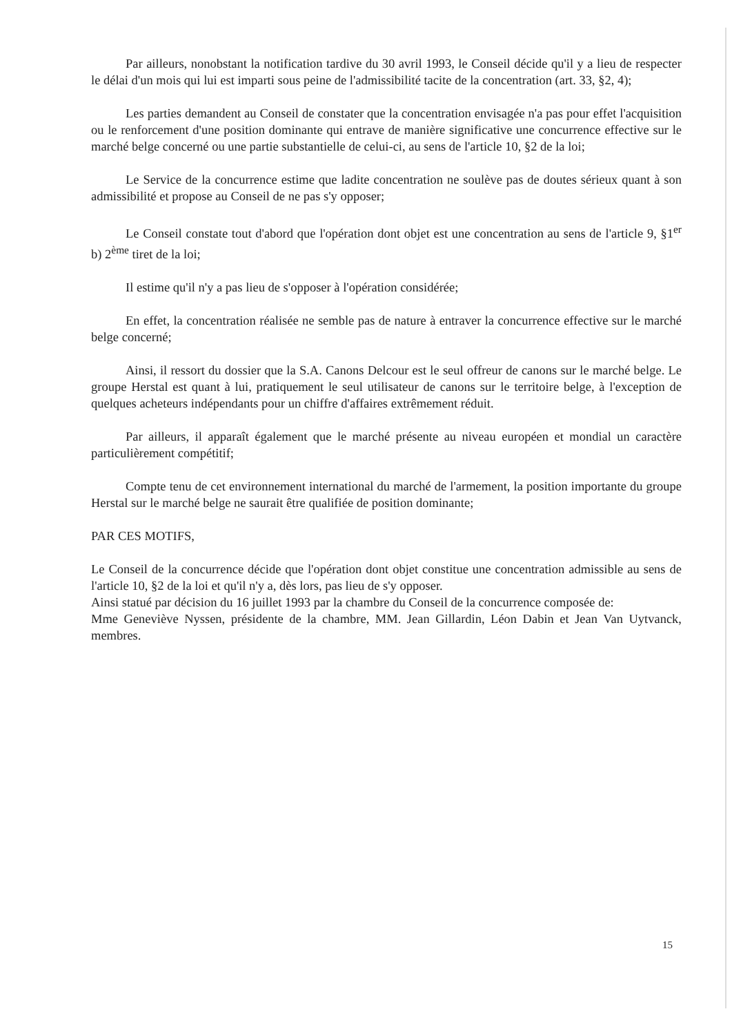Par ailleurs, nonobstant la notification tardive du 30 avril 1993, le Conseil décide qu'il y a lieu de respecter le délai d'un mois qui lui est imparti sous peine de l'admissibilité tacite de la concentration (art. 33, §2, 4);
Les parties demandent au Conseil de constater que la concentration envisagée n'a pas pour effet l'acquisition ou le renforcement d'une position dominante qui entrave de manière significative une concurrence effective sur le marché belge concerné ou une partie substantielle de celui-ci, au sens de l'article 10, §2 de la loi;
Le Service de la concurrence estime que ladite concentration ne soulève pas de doutes sérieux quant à son admissibilité et propose au Conseil de ne pas s'y opposer;
Le Conseil constate tout d'abord que l'opération dont objet est une concentration au sens de l'article 9, §1<sup>er</sup> b) 2<sup>ème</sup> tiret de la loi;
Il estime qu'il n'y a pas lieu de s'opposer à l'opération considérée;
En effet, la concentration réalisée ne semble pas de nature à entraver la concurrence effective sur le marché belge concerné;
Ainsi, il ressort du dossier que la S.A. Canons Delcour est le seul offreur de canons sur le marché belge. Le groupe Herstal est quant à lui, pratiquement le seul utilisateur de canons sur le territoire belge, à l'exception de quelques acheteurs indépendants pour un chiffre d'affaires extrêmement réduit.
Par ailleurs, il apparaît également que le marché présente au niveau européen et mondial un caractère particulièrement compétitif;
Compte tenu de cet environnement international du marché de l'armement, la position importante du groupe Herstal sur le marché belge ne saurait être qualifiée de position dominante;
PAR CES MOTIFS,
Le Conseil de la concurrence décide que l'opération dont objet constitue une concentration admissible au sens de l'article 10, §2 de la loi et qu'il n'y a, dès lors, pas lieu de s'y opposer.
Ainsi statué par décision du 16 juillet 1993 par la chambre du Conseil de la concurrence composée de:
Mme Geneviève Nyssen, présidente de la chambre, MM. Jean Gillardin, Léon Dabin et Jean Van Uytvanck, membres.
15